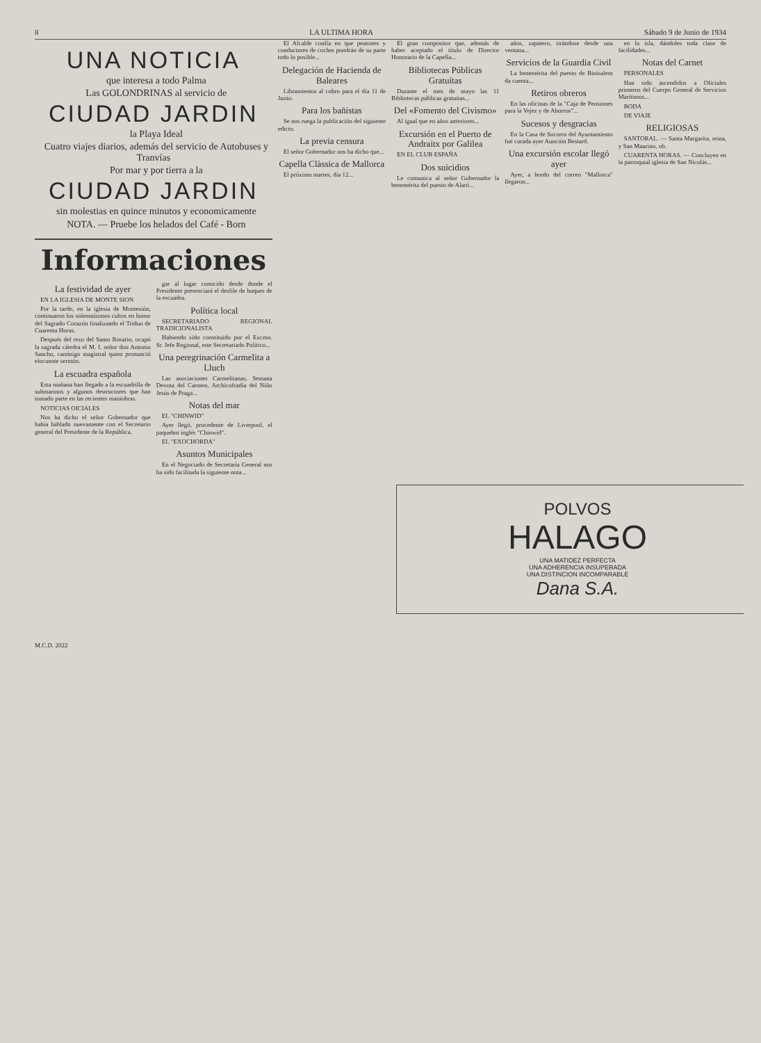8 LA ULTIMA HORA Sábado 9 de Junio de 1934
UNA NOTICIA
que interesa a todo Palma
Las GOLONDRINAS al servicio de
CIUDAD JARDIN
la Playa Ideal
Cuatro viajes diarios, además del servicio de Autobuses y Tranvías
Por mar y por tierra a la
CIUDAD JARDIN
sin molestias en quince minutos y economicamente
NOTA. — Pruebe los helados del Café - Born
Informaciones
La festividad de ayer
EN LA IGLESIA DE MONTE SION
Por la tarde, en la iglesia de Montesión, continuaron los solemnísimos cultos en honor del Sagrado Corazón finalizando el Triduo de Cuarenta Horas.
Después del rezo del Santo Rosario, ocupó la sagrada cátedra el M. I. señor don Antonio Sancho, canónigo magistral quien pronunció elocuente sermón.
La escuadra española
Esta mañana han llegado a la escuadrilla de submarinos y algunos destructores que han tomado parte en las recientes maniobras.
NOTICIAS OICIALES
Nos ha dicho el señor Gobernador que había hablado nuevamente con el Secretario general del Presidente de la República.
gar al lugar conocido desde donde el Presidente presenciará el desfile de buques de la escuadra.
Política local
SECRETARIADO REGIONAL TRADICIONALISTA
Habiendo sido constituído por el Excmo. Sr. Jefe Regional, este Secretariado Político...
Una peregrinación Carmelita a Lluch
Las asociaciones Carmelitanas, Semana Devota del Carmen, Archicofradía del Niño Jesús de Praga...
Notas del mar
EL "CHINWID"
Ayer llegó, procedente de Liverpool, el paquebot inglés "Chinwid".
EL "EXOCHORDA"
Asuntos Municipales
En el Negociado de Secretaría General nos ha sido facilitada la siguiente nota...
El Alcalde confía en que peatones y conductores de coches pondrán de su parte todo lo posible...
Delegación de Hacienda de Baleares
Libramientos al cobro para el día 11 de Junio.
Para los bañistas
Se nos ruega la publicación del siguiente edicto.
La previa censura
El señor Gobernador nos ha dicho que...
Capella Clàssica de Mallorca
El próximo martes, día 12...
El gran compositor que, además de haber aceptado el título de Director Honorario de la Capella...
Bibliotecas Públicas Gratuítas
Durante el mes de mayo las 11 Bibliotecas públicas gratuitas...
Del «Fomento del Civismo»
Al igual que en años anteriores...
Excursión en el Puerto de Andraitx por Galilea
EN EL CLUB ESPAÑA
Dos suicidios
Le comunica al señor Gobernador la benemérita del puesto de Alaró...
años, zapatero, tirándose desde una ventana...
Servicios de la Guardia Civil
La benemérita del puesto de Binisalem da cuenta...
Retiros obreros
En las oficinas de la "Caja de Pensiones para la Vejez y de Ahorros"...
Sucesos y desgracias
En la Casa de Socorro del Ayuntamiento fué curada ayer Aunción Bestard.
Una excursión escolar llegó ayer
Ayer, a bordo del correo "Mallorca" llegaron...
en la isla, dándoles toda clase de facilidades...
Notas del Carnet
PERSONALES
Han sido ascendidos a Oficiales primeros del Cuerpo General de Servicios Marítimos...
BODA
DE VIAJE
RELIGIOSAS
SANTORAL. — Santa Margarita, reina, y San Maurino, ob.
CUARENTA HORAS. — Concluyen en la parroquial iglesia de San Nicolás...
POLVOS
HALAGO
UNA MATIDEZ PERFECTA
UNA ADHERENCIA INSUPERADA
UNA DISTINCION INCOMPARABLE
Dana S.A.
M.C.D. 2022